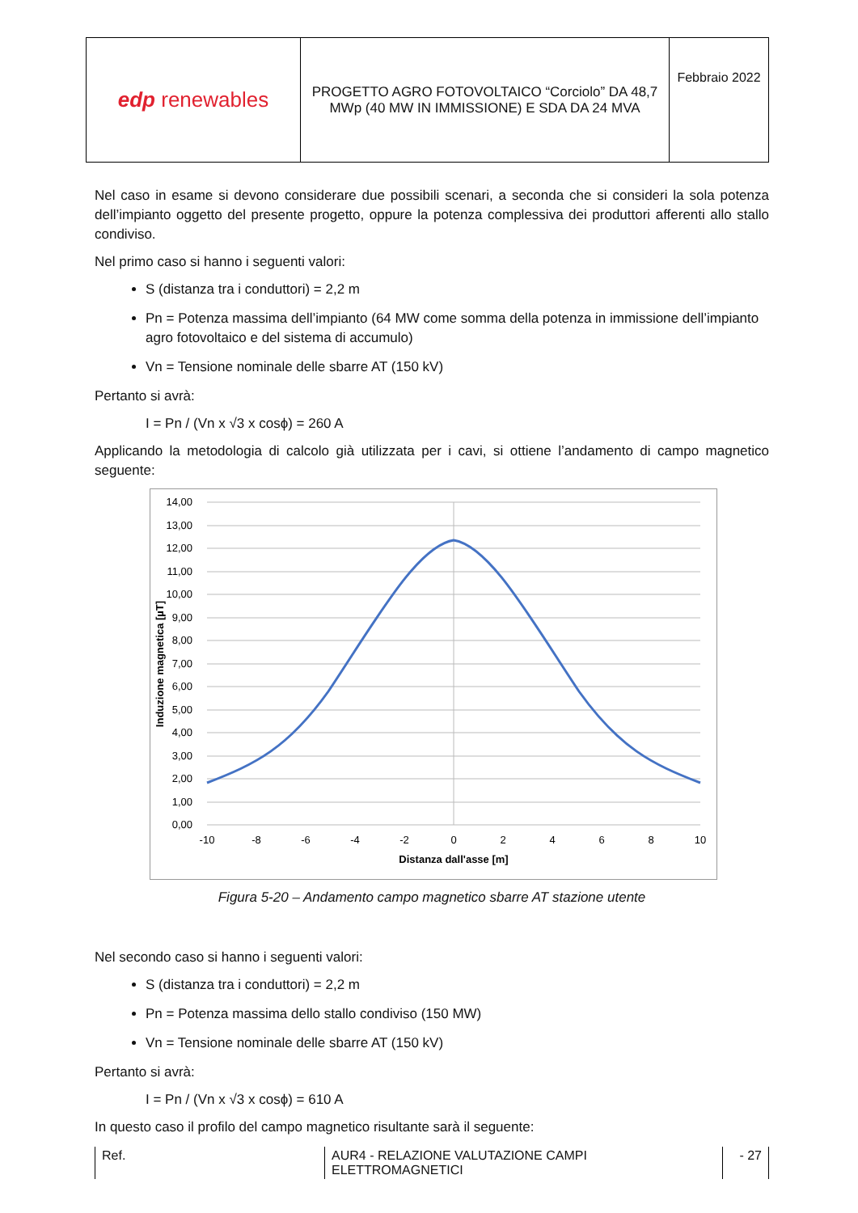| edp renewables | PROGETTO AGRO FOTOVOLTAICO “Corciolo” DA 48,7 MWp (40 MW IN IMMISSIONE) E SDA DA 24 MVA | Febbraio 2022 |
Nel caso in esame si devono considerare due possibili scenari, a seconda che si consideri la sola potenza dell’impianto oggetto del presente progetto, oppure la potenza complessiva dei produttori afferenti allo stallo condiviso.
Nel primo caso si hanno i seguenti valori:
S (distanza tra i conduttori) = 2,2 m
Pn = Potenza massima dell’impianto (64 MW come somma della potenza in immissione dell’impianto agro fotovoltaico e del sistema di accumulo)
Vn = Tensione nominale delle sbarre AT (150 kV)
Pertanto si avrà:
I = Pn / (Vn x √3 x cosϕ) = 260 A
Applicando la metodologia di calcolo già utilizzata per i cavi, si ottiene l’andamento di campo magnetico seguente:
14,00
13,00
12,00
11,00
10,00
9,00
8,00
7,00
6,00
5,00
4,00
3,00
2,00
1,00
0,00
-10
-8
-6
-4
-2
0
2
4
6
8
10
Distanza dall'asse [m]
Induzione magnetica [µT]
Figura 5-20 – Andamento campo magnetico sbarre AT stazione utente
Nel secondo caso si hanno i seguenti valori:
S (distanza tra i conduttori) = 2,2 m
Pn = Potenza massima dello stallo condiviso (150 MW)
Vn = Tensione nominale delle sbarre AT (150 kV)
Pertanto si avrà:
I = Pn / (Vn x √3 x cosϕ) = 610 A
In questo caso il profilo del campo magnetico risultante sarà il seguente:
Ref. AUR4 - RELAZIONE VALUTAZIONE CAMPI ELETTROMAGNETICI
- 27